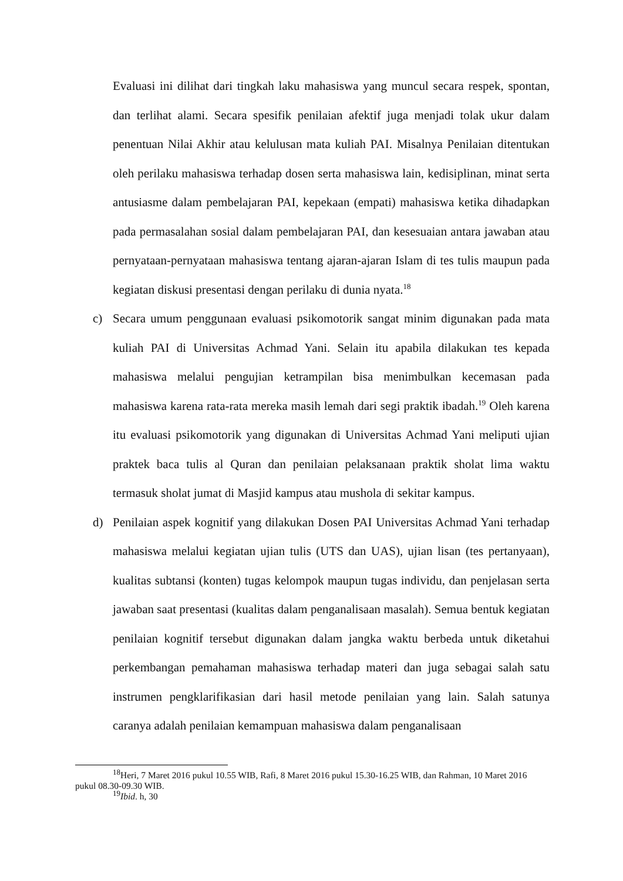Evaluasi ini dilihat dari tingkah laku mahasiswa yang muncul secara respek, spontan, dan terlihat alami. Secara spesifik penilaian afektif juga menjadi tolak ukur dalam penentuan Nilai Akhir atau kelulusan mata kuliah PAI. Misalnya Penilaian ditentukan oleh perilaku mahasiswa terhadap dosen serta mahasiswa lain, kedisiplinan, minat serta antusiasme dalam pembelajaran PAI, kepekaan (empati) mahasiswa ketika dihadapkan pada permasalahan sosial dalam pembelajaran PAI, dan kesesuaian antara jawaban atau pernyataan-pernyataan mahasiswa tentang ajaran-ajaran Islam di tes tulis maupun pada kegiatan diskusi presentasi dengan perilaku di dunia nyata.<sup>18</sup>
c) Secara umum penggunaan evaluasi psikomotorik sangat minim digunakan pada mata kuliah PAI di Universitas Achmad Yani. Selain itu apabila dilakukan tes kepada mahasiswa melalui pengujian ketrampilan bisa menimbulkan kecemasan pada mahasiswa karena rata-rata mereka masih lemah dari segi praktik ibadah.<sup>19</sup> Oleh karena itu evaluasi psikomotorik yang digunakan di Universitas Achmad Yani meliputi ujian praktek baca tulis al Quran dan penilaian pelaksanaan praktik sholat lima waktu termasuk sholat jumat di Masjid kampus atau mushola di sekitar kampus.
d) Penilaian aspek kognitif yang dilakukan Dosen PAI Universitas Achmad Yani terhadap mahasiswa melalui kegiatan ujian tulis (UTS dan UAS), ujian lisan (tes pertanyaan), kualitas subtansi (konten) tugas kelompok maupun tugas individu, dan penjelasan serta jawaban saat presentasi (kualitas dalam penganalisaan masalah). Semua bentuk kegiatan penilaian kognitif tersebut digunakan dalam jangka waktu berbeda untuk diketahui perkembangan pemahaman mahasiswa terhadap materi dan juga sebagai salah satu instrumen pengklarifikasian dari hasil metode penilaian yang lain. Salah satunya caranya adalah penilaian kemampuan mahasiswa dalam penganalisaan
<sup>18</sup> Heri, 7 Maret 2016 pukul 10.55 WIB, Rafi, 8 Maret 2016 pukul 15.30-16.25 WIB, dan Rahman, 10 Maret 2016 pukul 08.30-09.30 WIB.
<sup>19</sup> Ibid. h, 30